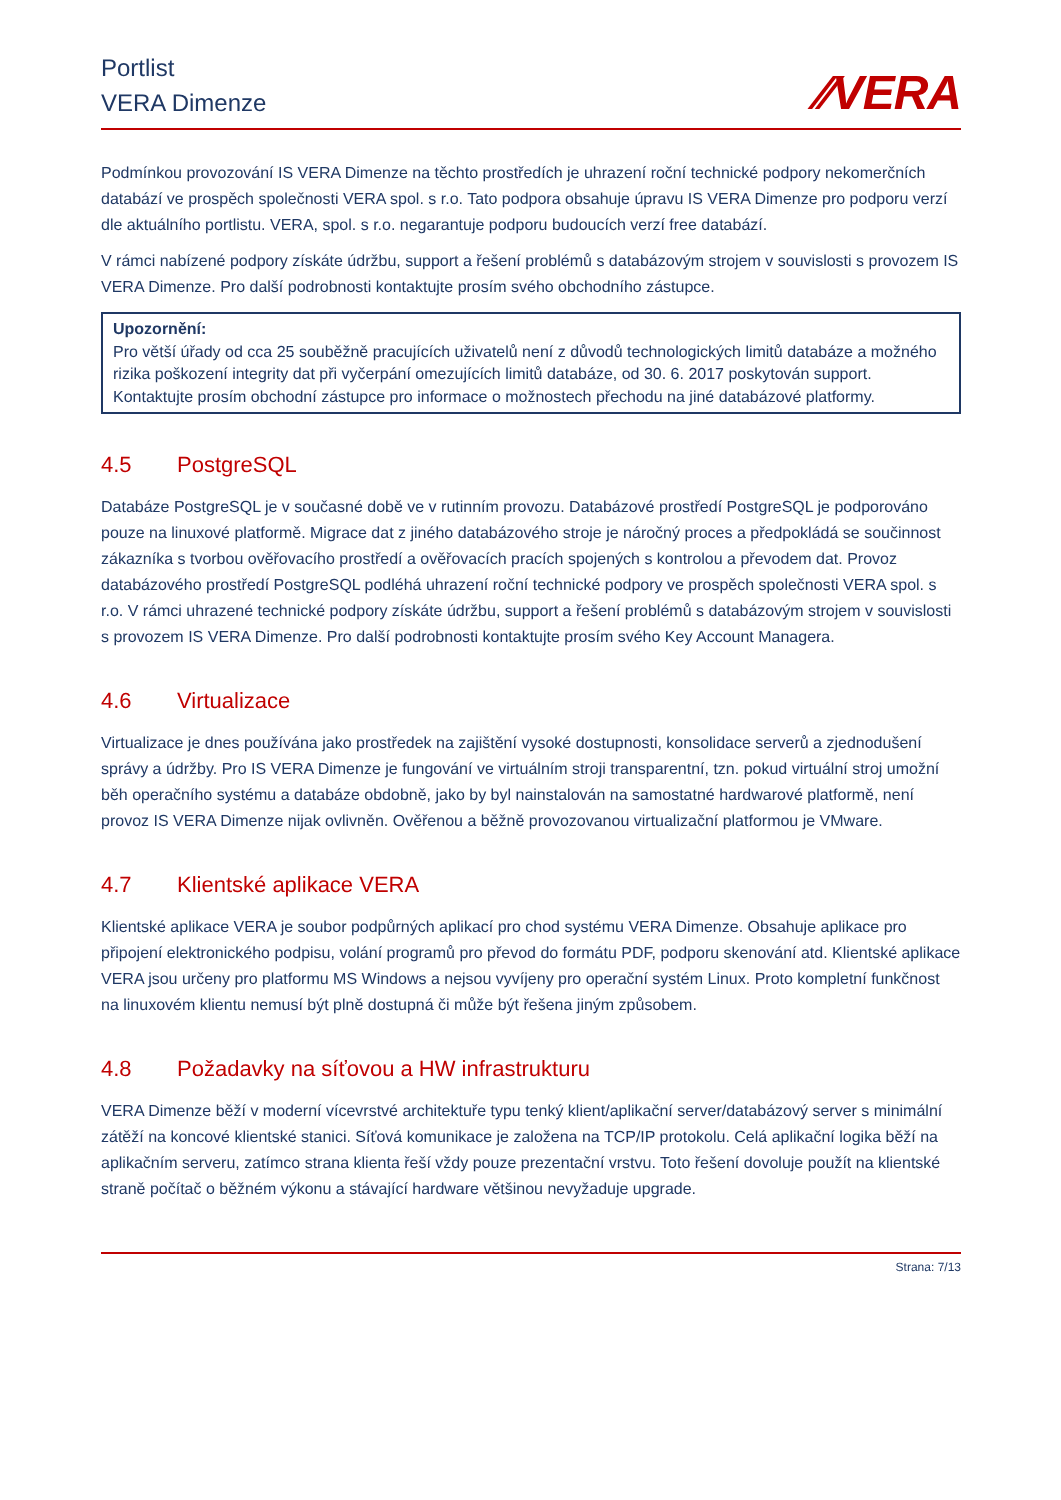Portlist
VERA Dimenze
⁄⁄VERA
Podmínkou provozování IS VERA Dimenze na těchto prostředích je uhrazení roční technické podpory nekomerčních databází ve prospěch společnosti VERA spol. s r.o. Tato podpora obsahuje úpravu IS VERA Dimenze pro podporu verzí dle aktuálního portlistu. VERA, spol. s r.o. negarantuje podporu budoucích verzí free databází.
V rámci nabízené podpory získáte údržbu, support a řešení problémů s databázovým strojem v souvislosti s provozem IS VERA Dimenze. Pro další podrobnosti kontaktujte prosím svého obchodního zástupce.
Upozornění:
Pro větší úřady od cca 25 souběžně pracujících uživatelů není z důvodů technologických limitů databáze a možného rizika poškození integrity dat při vyčerpání omezujících limitů databáze, od 30. 6. 2017 poskytován support. Kontaktujte prosím obchodní zástupce pro informace o možnostech přechodu na jiné databázové platformy.
4.5 PostgreSQL
Databáze PostgreSQL je v současné době ve v rutinním provozu. Databázové prostředí PostgreSQL je podporováno pouze na linuxové platformě. Migrace dat z jiného databázového stroje je náročný proces a předpokládá se součinnost zákazníka s tvorbou ověřovacího prostředí a ověřovacích pracích spojených s kontrolou a převodem dat. Provoz databázového prostředí PostgreSQL podléhá uhrazení roční technické podpory ve prospěch společnosti VERA spol. s r.o. V rámci uhrazené technické podpory získáte údržbu, support a řešení problémů s databázovým strojem v souvislosti s provozem IS VERA Dimenze. Pro další podrobnosti kontaktujte prosím svého Key Account Managera.
4.6 Virtualizace
Virtualizace je dnes používána jako prostředek na zajištění vysoké dostupnosti, konsolidace serverů a zjednodušení správy a údržby. Pro IS VERA Dimenze je fungování ve virtuálním stroji transparentní, tzn. pokud virtuální stroj umožní běh operačního systému a databáze obdobně, jako by byl nainstalován na samostatné hardwarové platformě, není provoz IS VERA Dimenze nijak ovlivněn. Ověřenou a běžně provozovanou virtualizační platformou je VMware.
4.7 Klientské aplikace VERA
Klientské aplikace VERA je soubor podpůrných aplikací pro chod systému VERA Dimenze. Obsahuje aplikace pro připojení elektronického podpisu, volání programů pro převod do formátu PDF, podporu skenování atd. Klientské aplikace VERA jsou určeny pro platformu MS Windows a nejsou vyvíjeny pro operační systém Linux. Proto kompletní funkčnost na linuxovém klientu nemusí být plně dostupná či může být řešena jiným způsobem.
4.8 Požadavky na síťovou a HW infrastrukturu
VERA Dimenze běží v moderní vícevrstvé architektuře typu tenký klient/aplikační server/databázový server s minimální zátěží na koncové klientské stanici. Síťová komunikace je založena na TCP/IP protokolu. Celá aplikační logika běží na aplikačním serveru, zatímco strana klienta řeší vždy pouze prezentační vrstvu. Toto řešení dovoluje použít na klientské straně počítač o běžném výkonu a stávající hardware většinou nevyžaduje upgrade.
Strana: 7/13